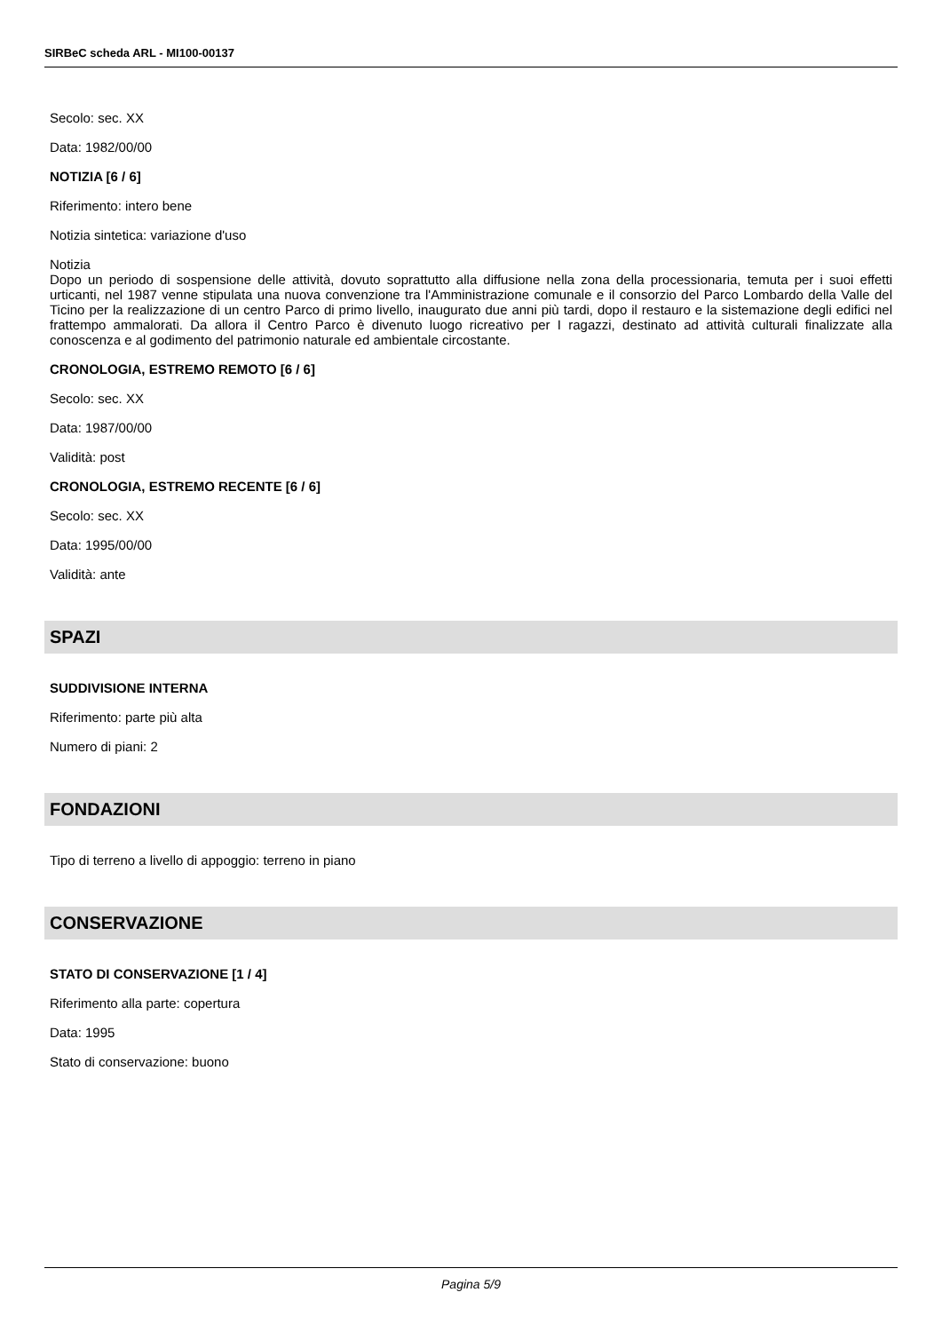SIRBeC scheda ARL - MI100-00137
Secolo: sec. XX
Data: 1982/00/00
NOTIZIA [6 / 6]
Riferimento: intero bene
Notizia sintetica: variazione d'uso
Notizia
Dopo un periodo di sospensione delle attività, dovuto soprattutto alla diffusione nella zona della processionaria, temuta per i suoi effetti urticanti, nel 1987 venne stipulata una nuova convenzione tra l'Amministrazione comunale e il consorzio del Parco Lombardo della Valle del Ticino per la realizzazione di un centro Parco di primo livello, inaugurato due anni più tardi, dopo il restauro e la sistemazione degli edifici nel frattempo ammalorati. Da allora il Centro Parco è divenuto luogo ricreativo per I ragazzi, destinato ad attività culturali finalizzate alla conoscenza e al godimento del patrimonio naturale ed ambientale circostante.
CRONOLOGIA, ESTREMO REMOTO [6 / 6]
Secolo: sec. XX
Data: 1987/00/00
Validità: post
CRONOLOGIA, ESTREMO RECENTE [6 / 6]
Secolo: sec. XX
Data: 1995/00/00
Validità: ante
SPAZI
SUDDIVISIONE INTERNA
Riferimento: parte più alta
Numero di piani: 2
FONDAZIONI
Tipo di terreno a livello di appoggio: terreno in piano
CONSERVAZIONE
STATO DI CONSERVAZIONE [1 / 4]
Riferimento alla parte: copertura
Data: 1995
Stato di conservazione: buono
Pagina 5/9